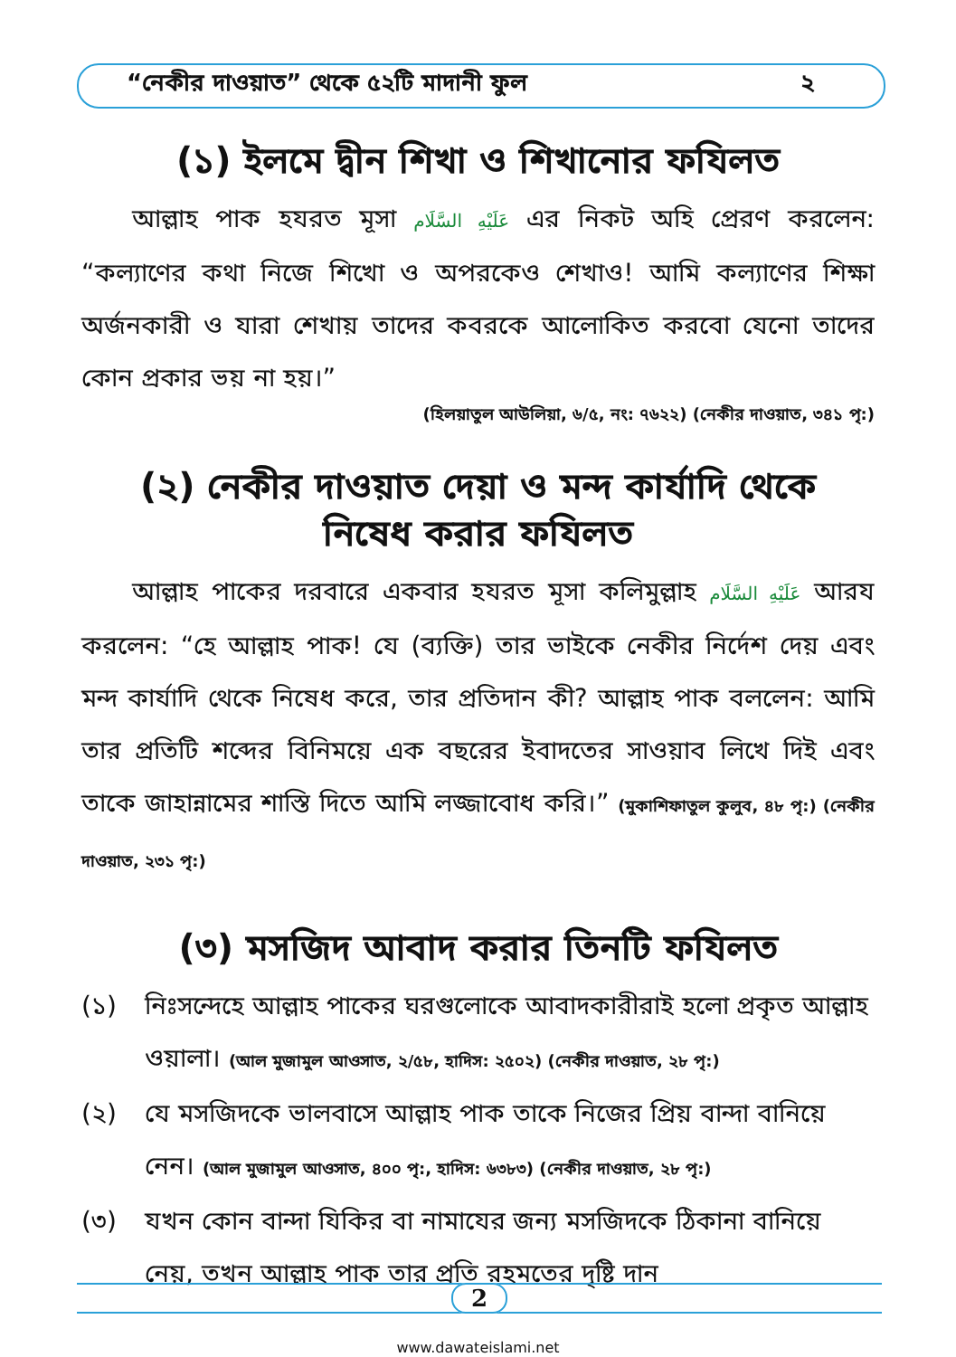“নেকীর দাওয়াত” থেকে ৫২টি মাদানী ফুল ২
(১) ইলমে দ্বীন শিখা ও শিখানোর ফযিলত
  আল্লাহ পাক হযরত মূসা عَلَيْهِ السَّلَام এর নিকট অহি প্রেরণ করলেন: “কল্যাণের কথা নিজে শিখো ও অপরকেও শেখাও! আমি কল্যাণের শিক্ষা অর্জনকারী ও যারা শেখায় তাদের কবরকে আলোকিত করবো যেনো তাদের কোন প্রকার ভয় না হয়।”
(হিলয়াতুল আউলিয়া, ৬/৫, নং: ৭৬২২) (নেকীর দাওয়াত, ৩৪১ পৃ:)
(২) নেকীর দাওয়াত দেয়া ও মন্দ কার্যাদি থেকে
নিষেধ করার ফযিলত
  আল্লাহ পাকের দরবারে একবার হযরত মূসা কলিমুল্লাহ عَلَيْهِ السَّلَام আরয করলেন: “হে আল্লাহ পাক! যে (ব্যক্তি) তার ভাইকে নেকীর নির্দেশ দেয় এবং মন্দ কার্যাদি থেকে নিষেধ করে, তার প্রতিদান কী? আল্লাহ পাক বললেন: আমি তার প্রতিটি শব্দের বিনিময়ে এক বছরের ইবাদতের সাওয়াব লিখে দিই এবং তাকে জাহান্নামের শাস্তি দিতে আমি লজ্জাবোধ করি।” (মুকাশিফাতুল কুলুব, ৪৮ পৃ:) (নেকীর দাওয়াত, ২৩১ পৃ:)
(৩) মসজিদ আবাদ করার তিনটি ফযিলত
(১) নিঃসন্দেহে আল্লাহ পাকের ঘরগুলোকে আবাদকারীরাই হলো প্রকৃত আল্লাহ ওয়ালা। (আল মুজামুল আওসাত, ২/৫৮, হাদিস: ২৫০২) (নেকীর দাওয়াত, ২৮ পৃ:)
(২) যে মসজিদকে ভালবাসে আল্লাহ পাক তাকে নিজের প্রিয় বান্দা বানিয়ে নেন। (আল মুজামুল আওসাত, ৪০০ পৃ:, হাদিস: ৬৩৮৩) (নেকীর দাওয়াত, ২৮ পৃ:)
(৩) যখন কোন বান্দা যিকির বা নামাযের জন্য মসজিদকে ঠিকানা বানিয়ে নেয়, তখন আল্লাহ পাক তার প্রতি রহমতের দৃষ্টি দান
2
www.dawateislami.net